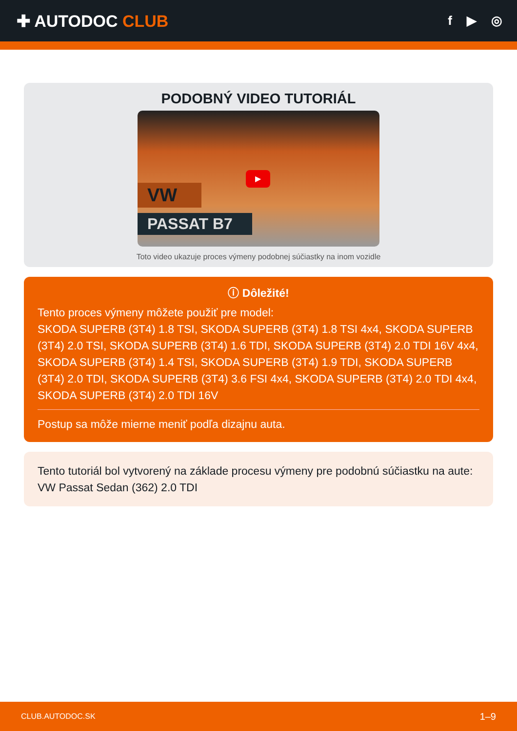✚ AUTODOC CLUB
f ▶ ◎
PODOBNÝ VIDEO TUTORIÁL
VW
PASSAT B7
▶
Toto video ukazuje proces výmeny podobnej súčiastky na inom vozidle
ⓘ Dôležité!
Tento proces výmeny môžete použiť pre model:
SKODA SUPERB (3T4) 1.8 TSI, SKODA SUPERB (3T4) 1.8 TSI 4x4, SKODA SUPERB (3T4) 2.0 TSI, SKODA SUPERB (3T4) 1.6 TDI, SKODA SUPERB (3T4) 2.0 TDI 16V 4x4, SKODA SUPERB (3T4) 1.4 TSI, SKODA SUPERB (3T4) 1.9 TDI, SKODA SUPERB (3T4) 2.0 TDI, SKODA SUPERB (3T4) 3.6 FSI 4x4, SKODA SUPERB (3T4) 2.0 TDI 4x4, SKODA SUPERB (3T4) 2.0 TDI 16V
Postup sa môže mierne meniť podľa dizajnu auta.
Tento tutoriál bol vytvorený na základe procesu výmeny pre podobnú súčiastku na aute: VW Passat Sedan (362) 2.0 TDI
CLUB.AUTODOC.SK 1–9